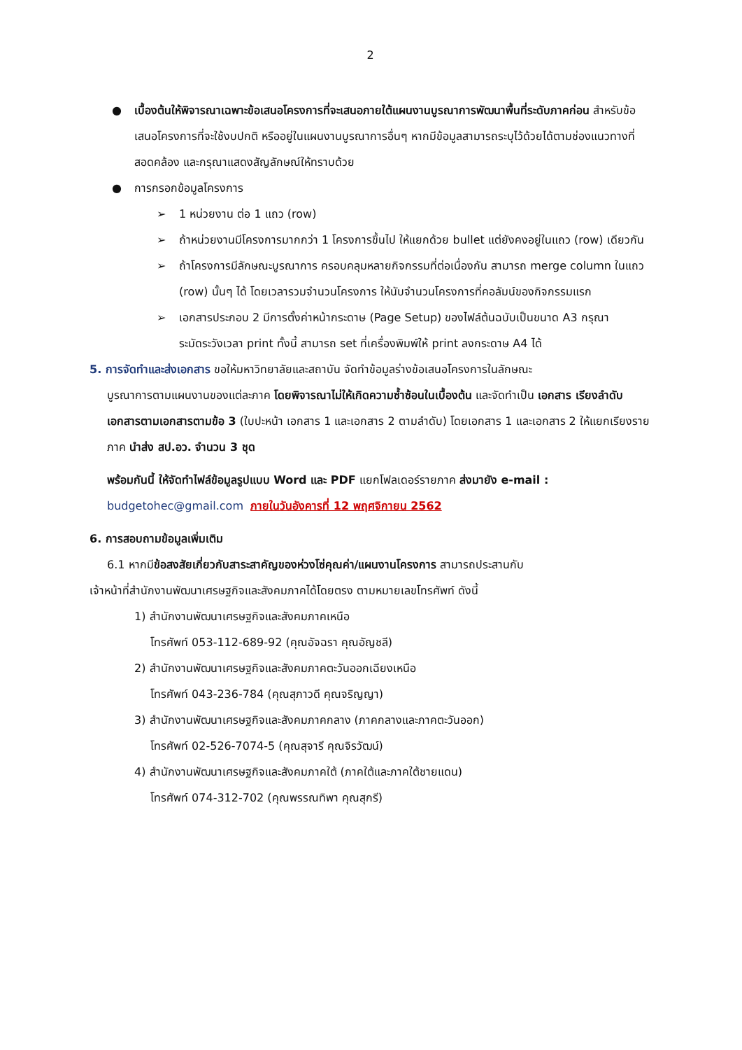2
● เบื้องต้นให้พิจารณาเฉพาะข้อเสนอโครงการที่จะเสนอภายใต้แผนงานบูรณาการพัฒนาพื้นที่ระดับภาคก่อน สำหรับข้อเสนอโครงการที่จะใช้งบปกติ หรืออยู่ในแผนงานบูรณาการอื่นๆ หากมีข้อมูลสามารถระบุไว้ด้วยได้ตามช่องแนวทางที่สอดคล้อง และกรุณาแสดงสัญลักษณ์ให้ทราบด้วย
● การกรอกข้อมูลโครงการ
➢ 1 หน่วยงาน ต่อ 1 แถว (row)
➢ ถ้าหน่วยงานมีโครงการมากกว่า 1 โครงการขึ้นไป ให้แยกด้วย bullet แต่ยังคงอยู่ในแถว (row) เดียวกัน
➢ ถ้าโครงการมีลักษณะบูรณาการ ครอบคลุมหลายกิจกรรมที่ต่อเนื่องกัน สามารถ merge column ในแถว (row) นั้นๆ ได้ โดยเวลารวมจำนวนโครงการ ให้นับจำนวนโครงการที่คอลัมน์ของกิจกรรมแรก
➢ เอกสารประกอบ 2 มีการตั้งค่าหน้ากระดาษ (Page Setup) ของไฟล์ต้นฉบับเป็นขนาด A3 กรุณาระมัดระวังเวลา print ทั้งนี้ สามารถ set ที่เครื่องพิมพ์ให้ print ลงกระดาษ A4 ได้
5. การจัดทำและส่งเอกสาร ขอให้มหาวิทยาลัยและสถาบัน จัดทำข้อมูลร่างข้อเสนอโครงการในลักษณะ
บูรณาการตามแผนงานของแต่ละภาค โดยพิจารณาไม่ให้เกิดความซ้ำซ้อนในเบื้องต้น และจัดทำเป็น เอกสาร เรียงลำดับเอกสารตามเอกสารตามข้อ 3 (ใบปะหน้า เอกสาร 1 และเอกสาร 2 ตามลำดับ) โดยเอกสาร 1 และเอกสาร 2 ให้แยกเรียงรายภาค นำส่ง สป.อว. จำนวน 3 ชุด
พร้อมกันนี้ ให้จัดทำไฟล์ข้อมูลรูปแบบ Word และ PDF แยกโฟลเดอร์รายภาค ส่งมายัง e-mail : budgetohec@gmail.com ภายในวันอังคารที่ 12 พฤศจิกายน 2562
6. การสอบถามข้อมูลเพิ่มเติม
6.1 หากมีข้อสงสัยเกี่ยวกับสาระสาคัญของห่วงโซ่คุณค่า/แผนงานโครงการ สามารถประสานกับ
เจ้าหน้าที่สำนักงานพัฒนาเศรษฐกิจและสังคมภาคได้โดยตรง ตามหมายเลขโทรศัพท์ ดังนี้
1) สำนักงานพัฒนาเศรษฐกิจและสังคมภาคเหนือ
โทรศัพท์ 053-112-689-92 (คุณอัจฉรา คุณอัญชลี)
2) สำนักงานพัฒนาเศรษฐกิจและสังคมภาคตะวันออกเฉียงเหนือ
โทรศัพท์ 043-236-784 (คุณสุภาวดี คุณจริญญา)
3) สำนักงานพัฒนาเศรษฐกิจและสังคมภาคกลาง (ภาคกลางและภาคตะวันออก)
โทรศัพท์ 02-526-7074-5 (คุณสุจารี คุณจิรวัฒน์)
4) สำนักงานพัฒนาเศรษฐกิจและสังคมภาคใต้ (ภาคใต้และภาคใต้ชายแดน)
โทรศัพท์ 074-312-702 (คุณพรรณทิพา คุณสุกรี)